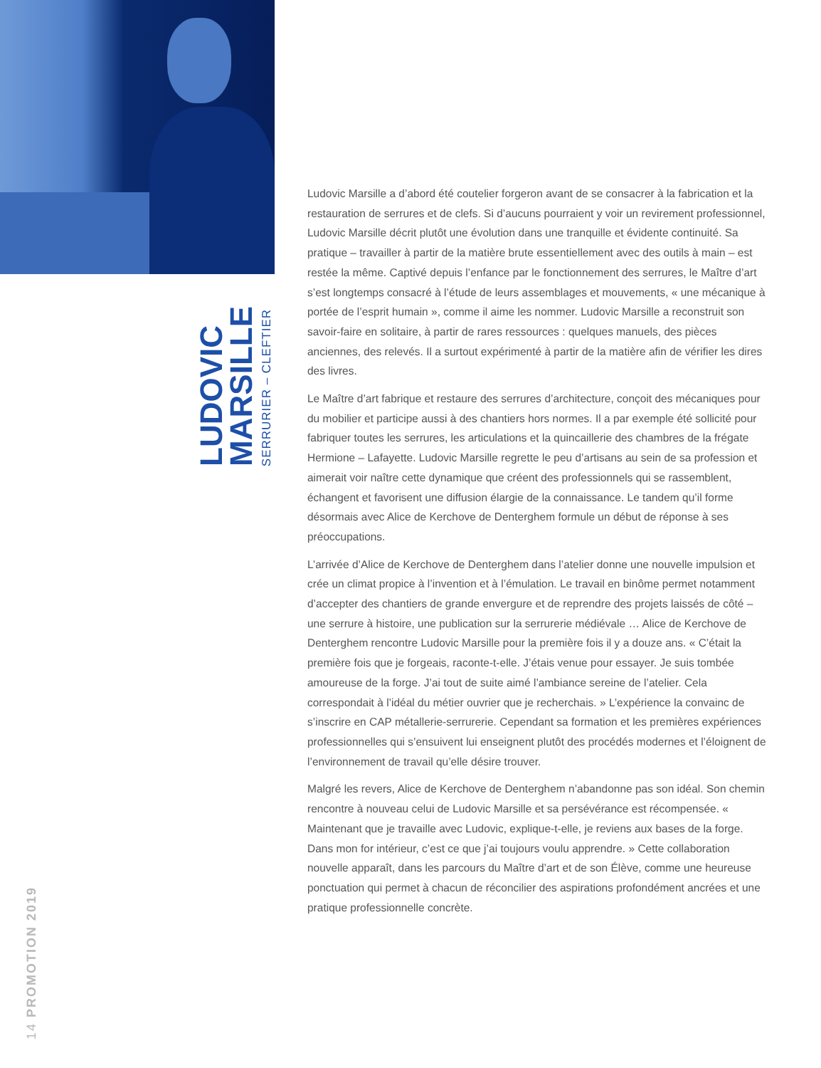LUDOVIC
MARSILLE
SERRURIER – CLEFTIER
14 PROMOTION 2019
Ludovic Marsille a d’abord été coutelier forgeron avant de se consacrer à la fabrication et la restauration de serrures et de clefs. Si d’aucuns pourraient y voir un revirement professionnel, Ludovic Marsille décrit plutôt une évolution dans une tranquille et évidente continuité. Sa pratique – travailler à partir de la matière brute essentiellement avec des outils à main – est restée la même. Captivé depuis l’enfance par le fonctionnement des serrures, le Maître d’art s’est longtemps consacré à l’étude de leurs assemblages et mouvements, « une mécanique à portée de l’esprit humain », comme il aime les nommer. Ludovic Marsille a reconstruit son savoir-faire en solitaire, à partir de rares ressources : quelques manuels, des pièces anciennes, des relevés. Il a surtout expérimenté à partir de la matière afin de vérifier les dires des livres.
Le Maître d’art fabrique et restaure des serrures d’architecture, conçoit des mécaniques pour du mobilier et participe aussi à des chantiers hors normes. Il a par exemple été sollicité pour fabriquer toutes les serrures, les articulations et la quincaillerie des chambres de la frégate Hermione – Lafayette. Ludovic Marsille regrette le peu d’artisans au sein de sa profession et aimerait voir naître cette dynamique que créent des professionnels qui se rassemblent, échangent et favorisent une diffusion élargie de la connaissance. Le tandem qu’il forme désormais avec Alice de Kerchove de Denterghem formule un début de réponse à ses préoccupations.
L’arrivée d’Alice de Kerchove de Denterghem dans l’atelier donne une nouvelle impulsion et crée un climat propice à l’invention et à l’émulation. Le travail en binôme permet notamment d’accepter des chantiers de grande envergure et de reprendre des projets laissés de côté – une serrure à histoire, une publication sur la serrurerie médiévale … Alice de Kerchove de Denterghem rencontre Ludovic Marsille pour la première fois il y a douze ans. « C’était la première fois que je forgeais, raconte-t-elle. J’étais venue pour essayer. Je suis tombée amoureuse de la forge. J’ai tout de suite aimé l’ambiance sereine de l’atelier. Cela correspondait à l’idéal du métier ouvrier que je recherchais. » L’expérience la convainc de s’inscrire en CAP métallerie-serrurerie. Cependant sa formation et les premières expériences professionnelles qui s’ensuivent lui enseignent plutôt des procédés modernes et l’éloignent de l’environnement de travail qu’elle désire trouver.
Malgré les revers, Alice de Kerchove de Denterghem n’abandonne pas son idéal. Son chemin rencontre à nouveau celui de Ludovic Marsille et sa persévérance est récompensée. « Maintenant que je travaille avec Ludovic, explique-t-elle, je reviens aux bases de la forge. Dans mon for intérieur, c’est ce que j’ai toujours voulu apprendre. » Cette collaboration nouvelle apparaît, dans les parcours du Maître d’art et de son Élève, comme une heureuse ponctuation qui permet à chacun de réconcilier des aspirations profondément ancrées et une pratique professionnelle concrète.